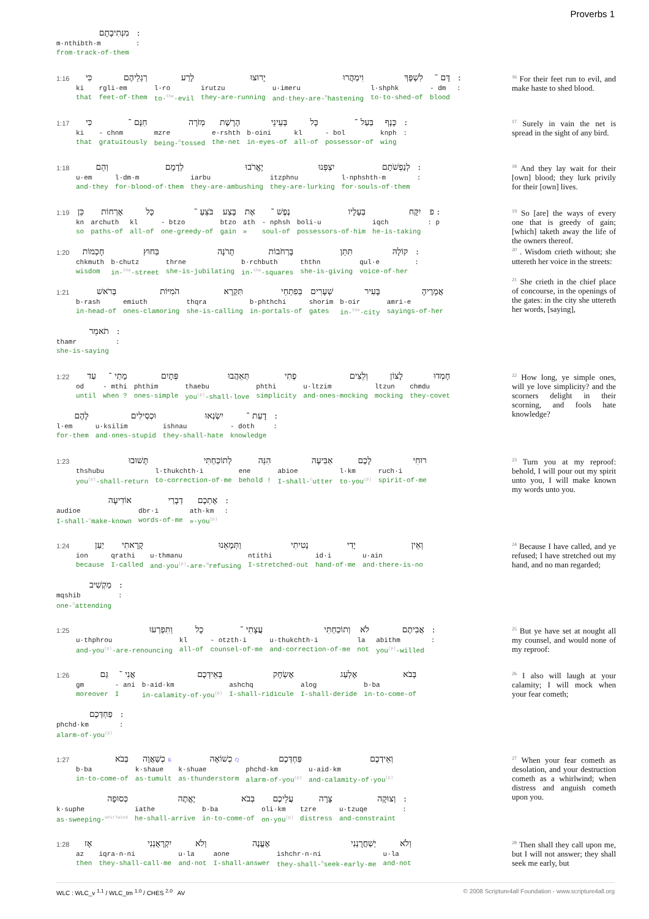Proverbs 1
מִנְּתִיבָתָם m·nthibth·m from·track-of·them::
1:16 כִּי ki that רַגְלֵיהֶם rgli·em feet-of·them לָרַע l·ro to·<sup>the</sup>·evil יָרוּצוּ irutzu they-are-running וִימַהֲרוּ u·imeru and·they-are-<sup>m</sup>hastening לִשְׁפָּךְ l·shphk to·to-shed-of דָּם ־ - dm blood ::
<sup>16</sup> For their feet run to evil, and make haste to shed blood.
1:17 כִּי ki that חִנָּם ־ - chnm gratuitously מְזֹרָה mzre being-<sup>m</sup>tossed הָרָשֶׁת e·rshth the·net בְּעֵינֵי b·oini in·eyes-of כָּל kl all-of בַּעַל ־ - bol possessor-of כָּנָף knph wing ::
<sup>17</sup> Surely in vain the net is spread in the sight of any bird.
1:18 וְהֵם u·em and·they לְדָמָם l·dm·m for·blood-of·them יֶאֱרֹבוּ iarbu they-are-ambushing יִצְפְּנוּ itzphnu they-are-lurking לְנַפְשֹׁתָם l·nphshth·m for·souls-of·them ::
<sup>18</sup> And they lay wait for their [own] blood; they lurk privily for their [own] lives.
1:19 כֵּן kn so אָרְחוֹת archuth paths-of כָּל kl all-of בֹּצֵעַ ־ - btzo one-greedy-of בָּצַע btzo gain אֶת ath » נֶפֶשׁ ־ - nphsh soul-of בְּעָלָיו boli·u possessors-of·him יִקָּח iqch he-is-taking : פ: p
1:20 חָכְמוֹת chkmuth wisdom בַּחוּץ b·chutz in·<sup>the</sup>·street תָּרֹנָּה thrne she-is-jubilating בָּרְחֹבוֹת b·rchbuth in·<sup>the</sup>·squares תִּתֵּן ththn she-is-giving קוֹלָהּ qul·e voice-of·her ::
1:21 בְּרֹאשׁ b·rash in·head-of הֹמִיּוֹת emiuth ones-clamoring תִּקְרָא thqra she-is-calling בְּפִתְחֵי b·phthchi in·portals-of שְׁעָרִים shorim gates בָּעִיר b·oir in·<sup>the</sup>·city אֲמָרֶיהָ amri·e sayings-of·her
תֹאמֵר thamr she-is-saying ::
<sup>19</sup> So [are] the ways of every one that is greedy of gain; [which] taketh away the life of the owners thereof.
<sup>20</sup> . Wisdom crieth without; she uttereth her voice in the streets:
<sup>21</sup> She crieth in the chief place of concourse, in the openings of the gates: in the city she uttereth her words, [saying],
1:22 עַד od until מָתַי ־ - mthi when ? פְּתָיִם phthim ones-simple תְּאֵהֲבוּ thaebu you<sup>(p)</sup>-shall-love פֶתִי phthi simplicity וְלֵצִים u·ltzim and·ones-mocking לָצוֹן ltzun mocking חָמְדוּ chmdu they-covet
לָהֶם l·em for·them וּכְסִילִים u·ksilim and·ones-stupid יִשְׂנְאוּ ishnau they-shall-hate דָעַת ־ - doth knowledge ::
<sup>22</sup> How long, ye simple ones, will ye love simplicity? and the scorners delight in their scorning, and fools hate knowledge?
1:23 תָּשׁוּבוּ thshubu you<sup>(p)</sup>-shall-return לְתוֹכַחְתִּי l·thukchth·i to·correction-of·me הִנֵּה ene behold ! אַבִּיעָה abioe I-shall-<sup>c</sup>utter לָכֶם l·km to·you<sup>(p)</sup> רוּחִי ruch·i spirit-of·me
אוֹדִיעָה audioe I-shall-<sup>c</sup>make-known דְבָרַי dbr·i words-of·me אֶתְכֶם ath·km »·you<sup>(p)</sup> ::
<sup>23</sup> Turn you at my reproof: behold, I will pour out my spirit unto you, I will make known my words unto you.
1:24 יַעַן ion because קָרָאתִי qrathi I-called וַתְּמָאֵנוּ u·thmanu and·you<sup>(p)</sup>-are-<sup>m</sup>refusing נָטִיתִי ntithi I-stretched-out יָדִי id·i hand-of·me וְאֵין u·ain and·there-is-no
מַקְשִׁיב mqshib one-<sup>c</sup>attending ::
<sup>24</sup> Because I have called, and ye refused; I have stretched out my hand, and no man regarded;
1:25 וַתִּפְרְעוּ u·thphrou and·you<sup>(p)</sup>-are-renouncing כָל kl all-of עֲצָתִי ־ - otzth·i counsel-of·me וְתוֹכַחְתִּי u·thukchth·i and·correction-of·me לֹא la not אֲבִיתֶם abithm you<sup>(p)</sup>-willed ::
<sup>25</sup> But ye have set at nought all my counsel, and would none of my reproof:
1:26 גַּם gm moreover אֲנִי ־ - ani I בְּאֵידְכֶם b·aid·km in·calamity-of·you<sup>(p)</sup> אֶשְׂחָק ashchq I-shall-ridicule אֶלְעַג alog I-shall-deride בְּבֹא b·ba in·to-come-of
פַחְדְּכֶם phchd·km alarm-of·you<sup>(p)</sup> ::
<sup>26</sup> I also will laugh at your calamity; I will mock when your fear cometh;
1:27 בְּבֹא b·ba in·to-come-of K כְשַׁאֲוָה k·shaue as·tumult Q כְשׁוֹאָה k·shuae as·thunderstorm פַּחְדְּכֶם phchd·km alarm-of·you<sup>(p)</sup> וְאֵידְכֶם u·aid·km and·calamity-of·you<sup>(p)</sup>
כְּסוּפָה k·suphe as·sweeping-<sup>whirlwind</sup> יֶאֱתֶה iathe he-shall-arrive בְּבֹא b·ba in·to-come-of עֲלֵיכֶם oli·km on·you<sup>(p)</sup> צָרָה tzre distress וְצוּקָה u·tzuqe and·constraint ::
<sup>27</sup> When your fear cometh as desolation, and your destruction cometh as a whirlwind; when distress and anguish cometh upon you.
1:28 אָז az then יִקְרָאֻנְנִי iqra·n·ni they-shall-call·me וְלֹא u·la and·not אֶעֱנֶה aone I-shall-answer יְשַׁחֲרֻנְנִי ishchr·n·ni they-shall-<sup>m</sup>seek-early·me וְלֹא u·la and·not
<sup>28</sup> Then shall they call upon me, but I will not answer; they shall seek me early, but
WLC : WLC_v <sup>1.1</sup> / WLC_tm <sup>1.0</sup> / CHES <sup>2.0</sup> AV © 2008 Scripture4all Foundation - www.scripture4all.org